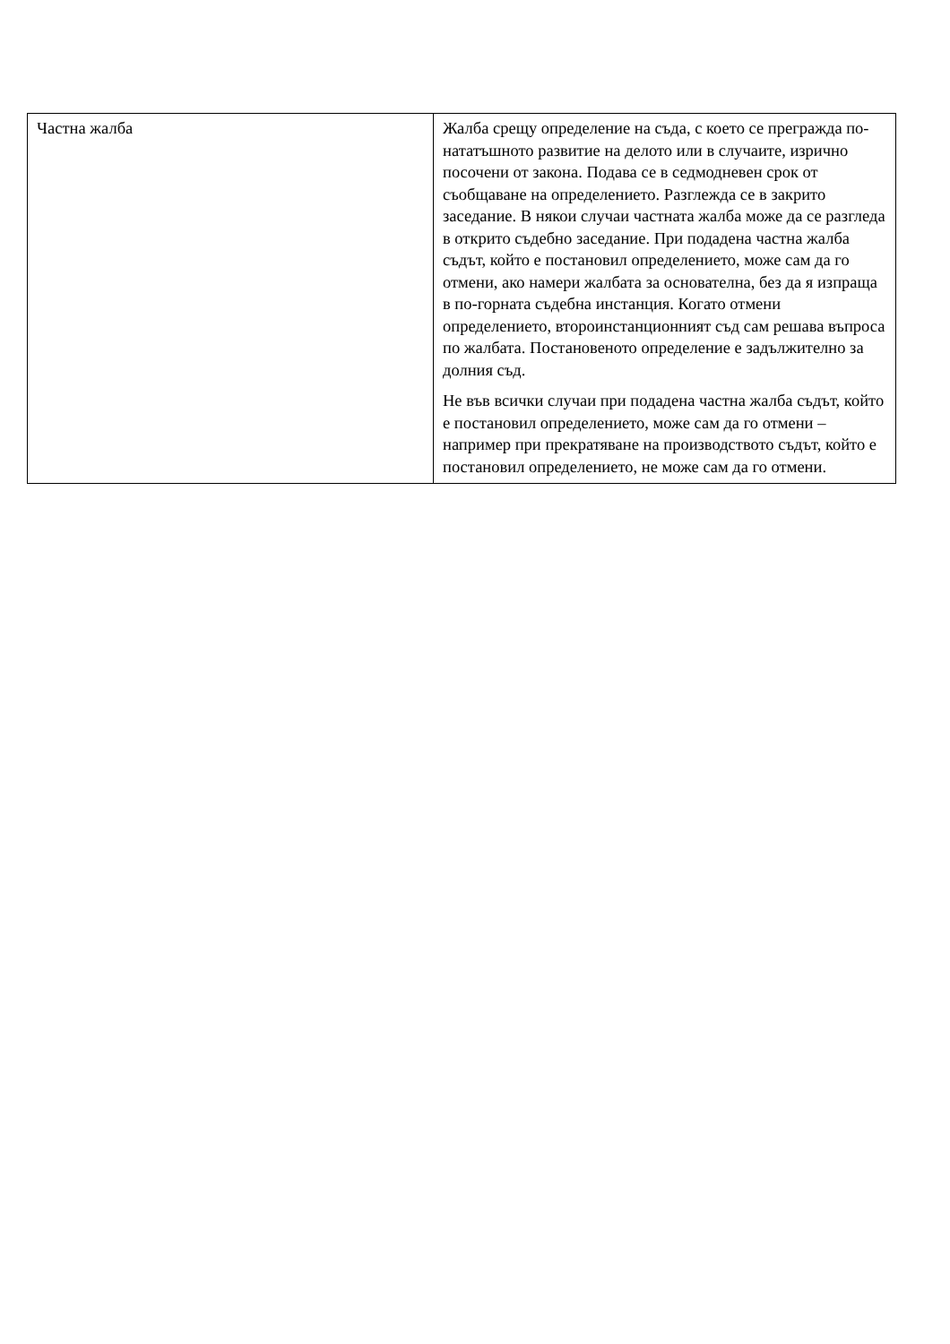| Частна жалба | Жалба срещу определение на съда, с което се прегражда по-нататъшното развитие на делото или в случаите, изрично посочени от закона. Подава се в седмодневен срок от съобщаване на определението. Разглежда се в закрито заседание. В някои случаи частната жалба може да се разгледа в открито съдебно заседание. При подадена частна жалба съдът, който е постановил определението, може сам да го отмени, ако намери жалбата за основателна, без да я изпраща в по-горната съдебна инстанция. Когато отмени определението, второинстанционният съд сам решава въпроса по жалбата. Постановеното определение е задължително за долния съд. Не във всички случаи при подадена частна жалба съдът, който е постановил определението, може сам да го отмени – например при прекратяване на производството съдът, който е постановил определението, не може сам да го отмени. |